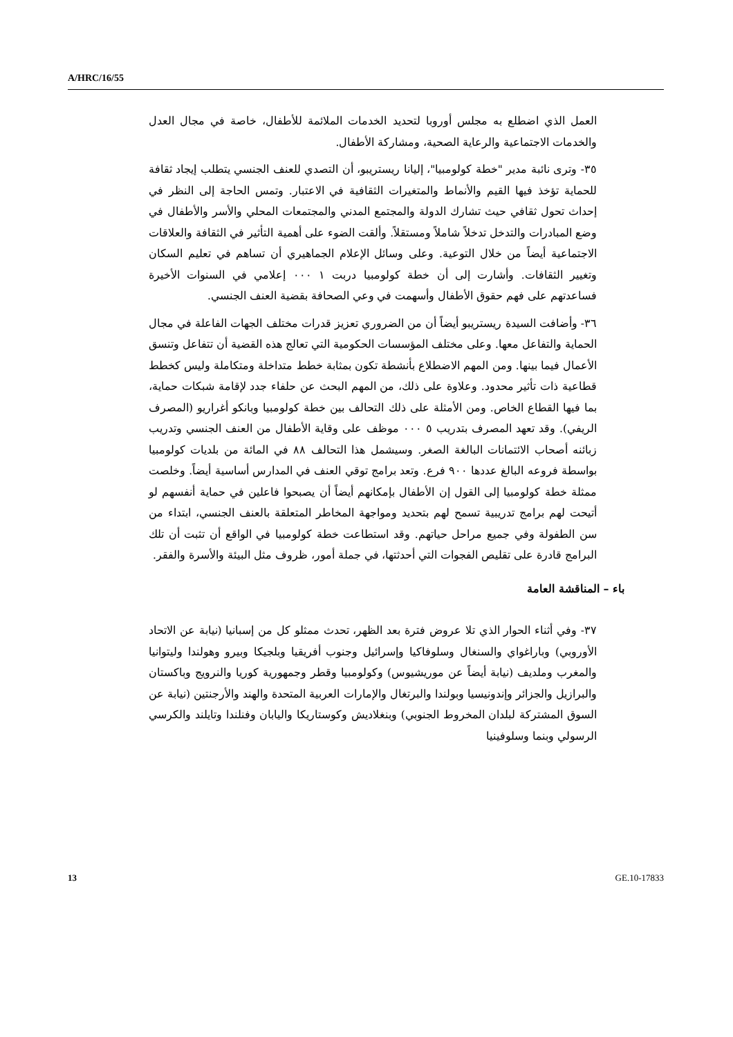A/HRC/16/55
العمل الذي اضطلع به مجلس أوروبا لتحديد الخدمات الملائمة للأطفال، خاصة في مجال العدل والخدمات الاجتماعية والرعاية الصحية، ومشاركة الأطفال.
٣٥- وترى نائبة مدير "خطة كولومبيا"، إليانا ريستريبو، أن التصدي للعنف الجنسي يتطلب إيجاد ثقافة للحماية تؤخذ فيها القيم والأنماط والمتغيرات الثقافية في الاعتبار. وتمس الحاجة إلى النظر في إحداث تحول ثقافي حيث تشارك الدولة والمجتمع المدني والمجتمعات المحلي والأسر والأطفال في وضع المبادرات والتدخل تدخلاً شاملاً ومستقلاً. وألقت الضوء على أهمية التأثير في الثقافة والعلاقات الاجتماعية أيضاً من خلال التوعية. وعلى وسائل الإعلام الجماهيري أن تساهم في تعليم السكان وتغيير الثقافات. وأشارت إلى أن خطة كولومبيا دربت ١ ٠٠٠ إعلامي في السنوات الأخيرة فساعدتهم على فهم حقوق الأطفال وأسهمت في وعي الصحافة بقضية العنف الجنسي.
٣٦- وأضافت السيدة ريستريبو أيضاً أن من الضروري تعزيز قدرات مختلف الجهات الفاعلة في مجال الحماية والتفاعل معها. وعلى مختلف المؤسسات الحكومية التي تعالج هذه القضية أن تتفاعل وتنسق الأعمال فيما بينها. ومن المهم الاضطلاع بأنشطة تكون بمثابة خطط متداخلة ومتكاملة وليس كخطط قطاعية ذات تأثير محدود. وعلاوة على ذلك، من المهم البحث عن حلفاء جدد لإقامة شبكات حماية، بما فيها القطاع الخاص. ومن الأمثلة على ذلك التحالف بين خطة كولومبيا وبانكو أغراريو (المصرف الريفي). وقد تعهد المصرف بتدريب ٥ ٠٠٠ موظف على وقاية الأطفال من العنف الجنسي وتدريب زبائنه أصحاب الائتمانات البالغة الصغر. وسيشمل هذا التحالف ٨٨ في المائة من بلديات كولومبيا بواسطة فروعه البالغ عددها ٩٠٠ فرع. وتعد برامج توقي العنف في المدارس أساسية أيضاً. وخلصت ممثلة خطة كولومبيا إلى القول إن الأطفال بإمكانهم أيضاً أن يصبحوا فاعلين في حماية أنفسهم لو أتيحت لهم برامج تدريبية تسمح لهم بتحديد ومواجهة المخاطر المتعلقة بالعنف الجنسي، ابتداء من سن الطفولة وفي جميع مراحل حياتهم. وقد استطاعت خطة كولومبيا في الواقع أن تثبت أن تلك البرامج قادرة على تقليص الفجوات التي أحدثتها، في جملة أمور، ظروف مثل البيئة والأسرة والفقر.
باء – المناقشة العامة
٣٧- وفي أثناء الحوار الذي تلا عروض فترة بعد الظهر، تحدث ممثلو كل من إسبانيا (نيابة عن الاتحاد الأوروبي) وباراغواي والسنغال وسلوفاكيا وإسرائيل وجنوب أفريقيا وبلجيكا وبيرو وهولندا وليتوانيا والمغرب وملديف (نيابة أيضاً عن موريشيوس) وكولومبيا وقطر وجمهورية كوريا والنرويج وباكستان والبرازيل والجزائر وإندونيسيا وبولندا والبرتغال والإمارات العربية المتحدة والهند والأرجنتين (نيابة عن السوق المشتركة لبلدان المخروط الجنوبي) وبنغلاديش وكوستاريكا واليابان وفنلندا وتايلند والكرسي الرسولي وبنما وسلوفينيا
13 GE.10-17833